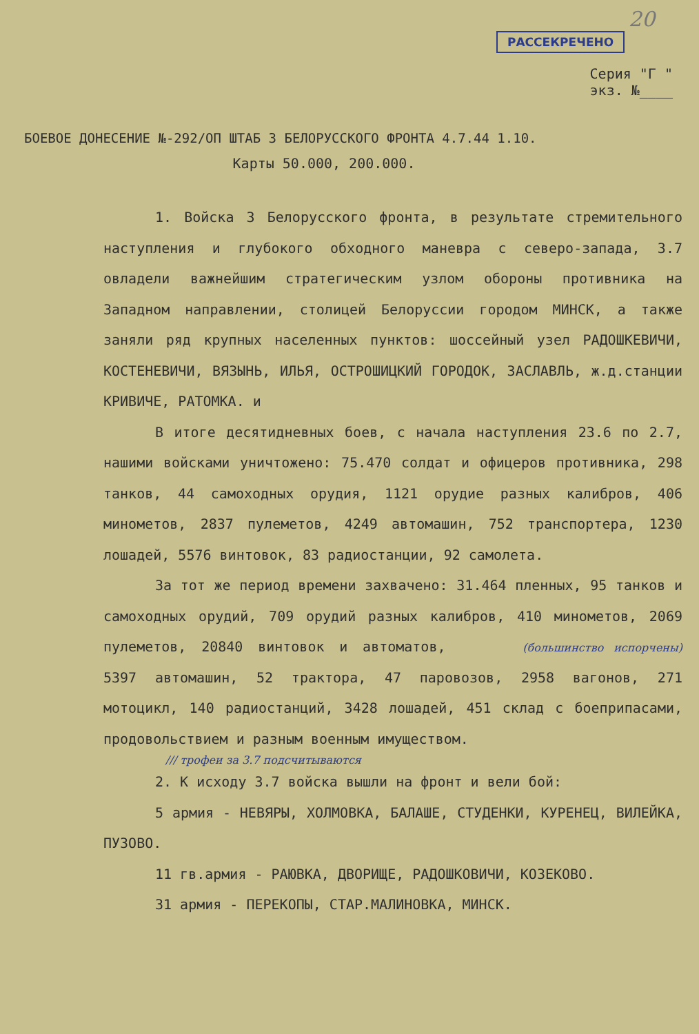20
РАССЕКРЕЧЕНО
Серия "Г "
экз. №____
БОЕВОЕ ДОНЕСЕНИЕ №-292/ОП ШТАБ 3 БЕЛОРУССКОГО ФРОНТА 4.7.44 1.10.
Карты 50.000, 200.000.
1. Войска 3 Белорусского фронта, в результате стремительного наступления и глубокого обходного маневра с северо-запада, 3.7 овладели важнейшим стратегическим узлом обороны противника на Западном направлении, столицей Белоруссии городом МИНСК, а также заняли ряд крупных населенных пунктов: шоссейный узел РАДОШКЕВИЧИ, КОСТЕНЕВИЧИ, ВЯЗЫНЬ, ИЛЬЯ, ОСТРОШИЦКИЙ ГОРОДОК, ЗАСЛАВЛЬ, ж.д.станции КРИВИЧЕ, РАТОМКА. и
В итоге десятидневных боев, с начала наступления 23.6 по 2.7, нашими войсками уничтожено: 75.470 солдат и офицеров противника, 298 танков, 44 самоходных орудия, 1121 орудие разных калибров, 406 минометов, 2837 пулеметов, 4249 автомашин, 752 транспортера, 1230 лошадей, 5576 винтовок, 83 радиостанции, 92 самолета.
За тот же период времени захвачено: 31.464 пленных, 95 танков и самоходных орудий, 709 орудий разных калибров, 410 минометов, 2069 пулеметов, 20840 винтовок и автоматов, (большинство испорчены) 5397 автомашин, 52 трактора, 47 паровозов, 2958 вагонов, 271 мотоцикл, 140 радиостанций, 3428 лошадей, 451 склад с боеприпасами, продовольствием и разным военным имуществом.
/// трофеи за 3.7 подсчитываются
2. К исходу 3.7 войска вышли на фронт и вели бой:
5 армия - НЕВЯРЫ, ХОЛМОВКА, БАЛАШЕ, СТУДЕНКИ, КУРЕНЕЦ, ВИЛЕЙКА, ПУЗОВО.
11 гв.армия - РАЮВКА, ДВОРИЩЕ, РАДОШКОВИЧИ, КОЗЕКОВО.
31 армия - ПЕРЕКОПЫ, СТАР.МАЛИНОВКА, МИНСК.